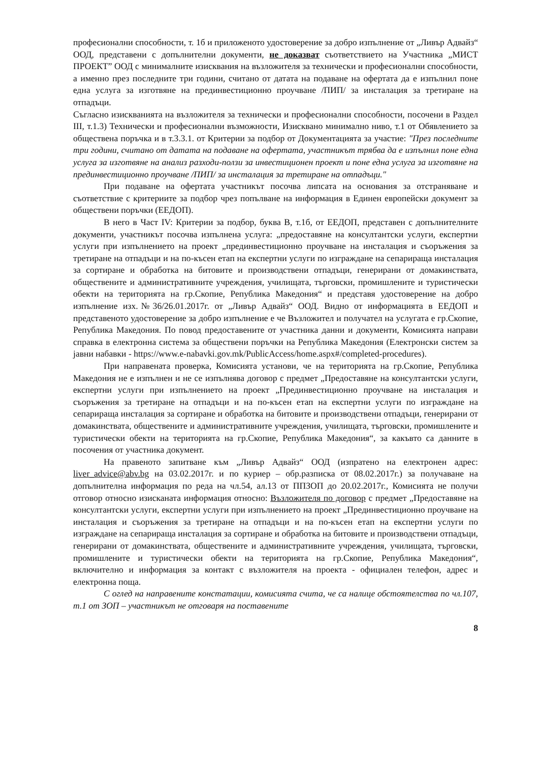професионални способности, т. 1б и приложеното удостоверение за добро изпълнение от „Ливър Адвайз“ ООД, представени с допълнителни документи, не доказват съответствието на Участника „МИСТ ПРОЕКТ” ООД с минималните изисквания на възложителя за технически и професионални способности, а именно през последните три години, считано от датата на подаване на офертата да е изпълнил поне една услуга за изготвяне на прединвестиционно проучване /ПИП/ за инсталация за третиране на отпадъци.
Съгласно изискванията на възложителя за технически и професионални способности, посочени в Раздел III, т.1.3) Технически и професионални възможности, Изисквано минимално ниво, т.1 от Обявлението за обществена поръчка и в т.3.3.1. от Критерии за подбор от Документацията за участие: "През последните три години, считано от датата на подаване на офертата, участникът трябва да е изпълнил поне една услуга за изготвяне на анализ разходи-ползи за инвестиционен проект и поне една услуга за изготвяне на прединвестиционно проучване /ПИП/ за инсталация за третиране на отпадъци."
При подаване на офертата участникът посочва липсата на основания за отстраняване и съответствие с критериите за подбор чрез попълване на информация в Единен европейски документ за обществени поръчки (ЕЕДОП).
В него в Част IV: Критерии за подбор, буква В, т.1б, от ЕЕДОП, представен с допълнителните документи, участникът посочва изпълнена услуга: „предоставяне на консултантски услуги, експертни услуги при изпълнението на проект „прединвестиционно проучване на инсталация и съоръжения за третиране на отпадъци и на по-късен етап на експертни услуги по изграждане на сепарираща инсталация за сортиране и обработка на битовите и производствени отпадъци, генерирани от домакинствата, обществените и административните учреждения, училищата, търговски, промишлените и туристически обекти на територията на гр.Скопие, Република Македония“ и представя удостоверение на добро изпълнение изх.№36/26.01.2017г. от „Ливър Адвайз“ ООД. Видно от информацията в ЕЕДОП и представеното удостоверение за добро изпълнение е че Възложител и получател на услугата е гр.Скопие, Република Македония. По повод предоставените от участника данни и документи, Комисията направи справка в електронна система за обществени поръчки на Република Македония (Електронски систем за јавни набавки - https://www.e-nabavki.gov.mk/PublicAccess/home.aspx#/completed-procedures).
При направената проверка, Комисията установи, че на територията на гр.Скопие, Република Македония не е изпълнен и не се изпълнява договор с предмет „Предоставяне на консултантски услуги, експертни услуги при изпълнението на проект „Прединвестиционно проучване на инсталация и съоръжения за третиране на отпадъци и на по-късен етап на експертни услуги по изграждане на сепарираща инсталация за сортиране и обработка на битовите и производствени отпадъци, генерирани от домакинствата, обществените и административните учреждения, училищата, търговски, промишлените и туристически обекти на територията на гр.Скопие, Република Македония“, за какъвто са данните в посочения от участника документ.
На правеното запитване към „Ливър Адвайз“ ООД (изпратено на електронен адрес: liver_advice@abv.bg на 03.02.2017г. и по куриер – обр.разписка от 08.02.2017г.) за получаване на допълнителна информация по реда на чл.54, ал.13 от ППЗОП до 20.02.2017г., Комисията не получи отговор относно изисканата информация относно: Възложителя по договор с предмет „Предоставяне на консултантски услуги, експертни услуги при изпълнението на проект „Прединвестиционно проучване на инсталация и съоръжения за третиране на отпадъци и на по-късен етап на експертни услуги по изграждане на сепарираща инсталация за сортиране и обработка на битовите и производствени отпадъци, генерирани от домакинствата, обществените и административните учреждения, училищата, търговски, промишлените и туристически обекти на територията на гр.Скопие, Република Македония“, включително и информация за контакт с възложителя на проекта - официален телефон, адрес и електронна поща.
С оглед на направените констатации, комисията счита, че са налице обстоятелства по чл.107, т.1 от ЗОП – участникът не отговаря на поставените
8